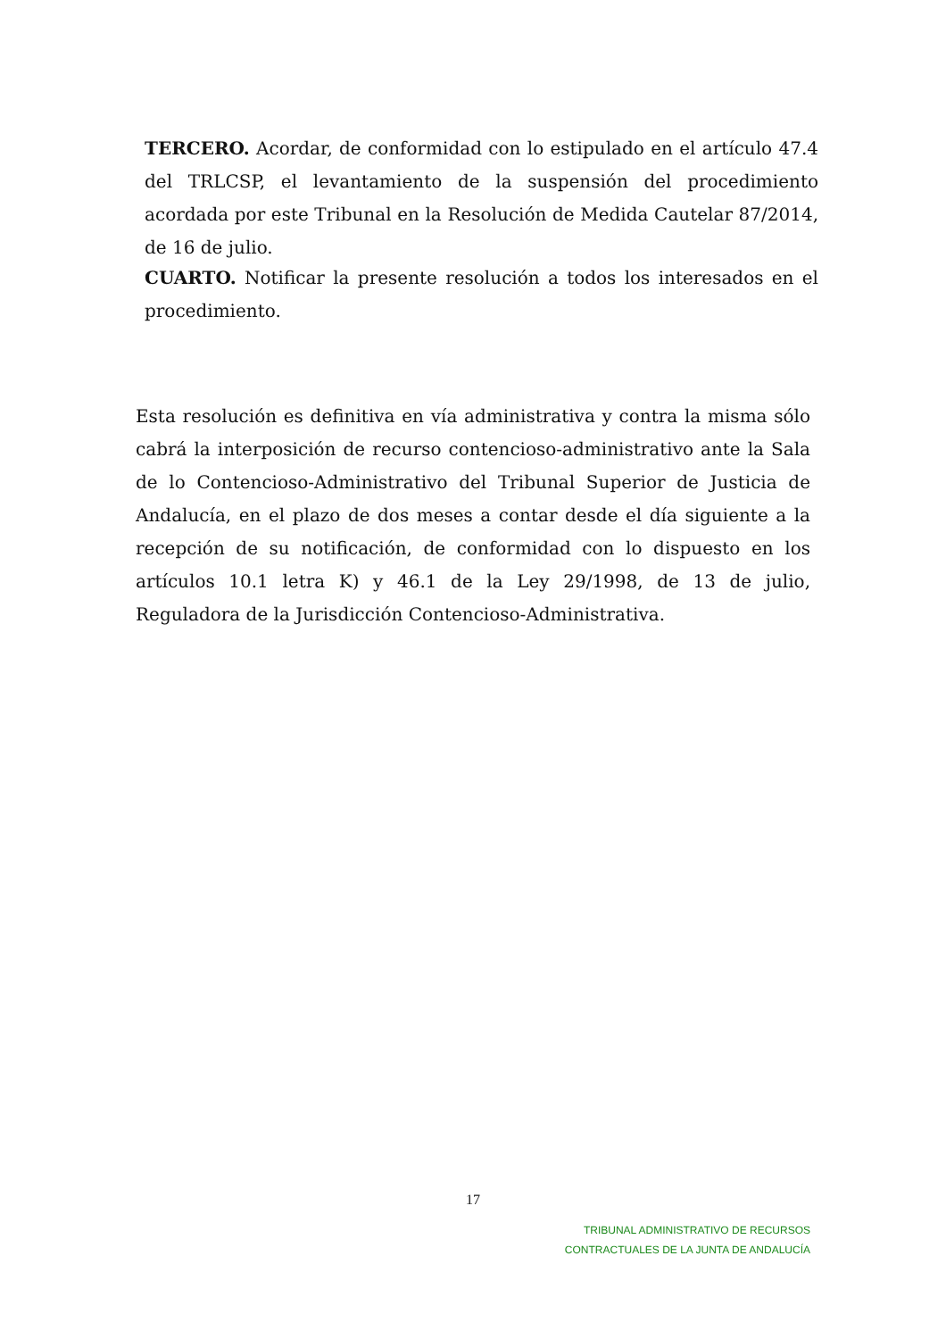TERCERO. Acordar, de conformidad con lo estipulado en el artículo 47.4 del TRLCSP, el levantamiento de la suspensión del procedimiento acordada por este Tribunal en la Resolución de Medida Cautelar 87/2014, de 16 de julio.
CUARTO. Notificar la presente resolución a todos los interesados en el procedimiento.
Esta resolución es definitiva en vía administrativa y contra la misma sólo cabrá la interposición de recurso contencioso-administrativo ante la Sala de lo Contencioso-Administrativo del Tribunal Superior de Justicia de Andalucía, en el plazo de dos meses a contar desde el día siguiente a la recepción de su notificación, de conformidad con lo dispuesto en los artículos 10.1 letra K) y 46.1 de la Ley 29/1998, de 13 de julio, Reguladora de la Jurisdicción Contencioso-Administrativa.
17
TRIBUNAL ADMINISTRATIVO DE RECURSOS
CONTRACTUALES DE LA JUNTA DE ANDALUCÍA